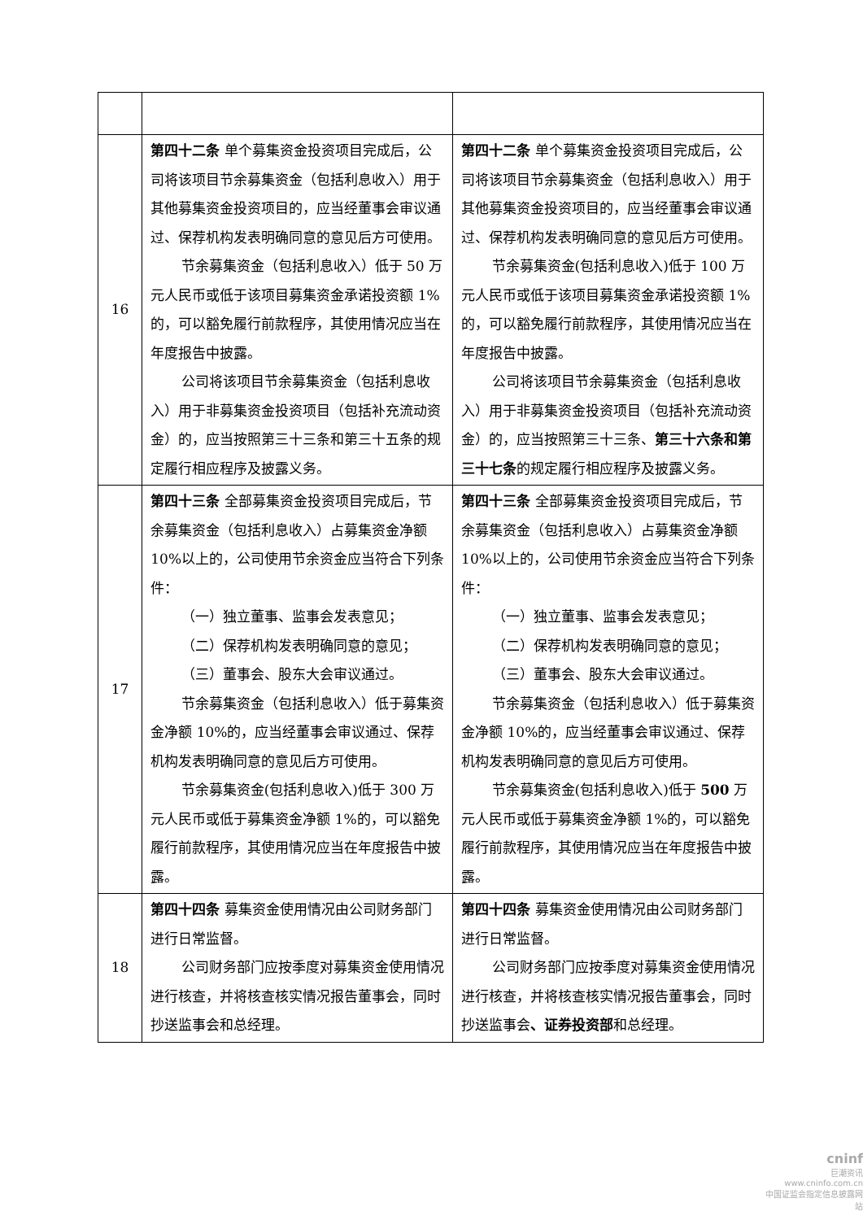| 16 | 第四十二条 单个募集资金投资项目完成后，公司将该项目节余募集资金（包括利息收入）用于其他募集资金投资项目的，应当经董事会审议通过、保荐机构发表明确同意的意见后方可使用。 节余募集资金（包括利息收入）低于 50 万元人民币或低于该项目募集资金承诺投资额 1%的，可以豁免履行前款程序，其使用情况应当在年度报告中披露。 公司将该项目节余募集资金（包括利息收入）用于非募集资金投资项目（包括补充流动资金）的，应当按照第三十三条和第三十五条的规定履行相应程序及披露义务。 | 第四十二条 单个募集资金投资项目完成后，公司将该项目节余募集资金（包括利息收入）用于其他募集资金投资项目的，应当经董事会审议通过、保荐机构发表明确同意的意见后方可使用。 节余募集资金(包括利息收入)低于 100 万元人民币或低于该项目募集资金承诺投资额 1%的，可以豁免履行前款程序，其使用情况应当在年度报告中披露。 公司将该项目节余募集资金（包括利息收入）用于非募集资金投资项目（包括补充流动资金）的，应当按照第三十三条、 第三十六条和第三十七条 的规定履行相应程序及披露义务。 |
| 17 | 第四十三条 全部募集资金投资项目完成后，节余募集资金（包括利息收入）占募集资金净额 10%以上的，公司使用节余资金应当符合下列条件： （一）独立董事、监事会发表意见； （二）保荐机构发表明确同意的意见； （三）董事会、股东大会审议通过。 节余募集资金（包括利息收入）低于募集资金净额 10%的，应当经董事会审议通过、保荐机构发表明确同意的意见后方可使用。 节余募集资金(包括利息收入)低于 300 万元人民币或低于募集资金净额 1%的，可以豁免履行前款程序，其使用情况应当在年度报告中披露。 | 第四十三条 全部募集资金投资项目完成后，节余募集资金（包括利息收入）占募集资金净额 10%以上的，公司使用节余资金应当符合下列条件： （一）独立董事、监事会发表意见； （二）保荐机构发表明确同意的意见； （三）董事会、股东大会审议通过。 节余募集资金（包括利息收入）低于募集资金净额 10%的，应当经董事会审议通过、保荐机构发表明确同意的意见后方可使用。 节余募集资金(包括利息收入)低于 500 万元人民币或低于募集资金净额 1%的，可以豁免履行前款程序，其使用情况应当在年度报告中披露。 |
| 18 | 第四十四条 募集资金使用情况由公司财务部门进行日常监督。 公司财务部门应按季度对募集资金使用情况进行核查，并将核查核实情况报告董事会，同时抄送监事会和总经理。 | 第四十四条 募集资金使用情况由公司财务部门进行日常监督。 公司财务部门应按季度对募集资金使用情况进行核查，并将核查核实情况报告董事会，同时抄送监事会 、证券投资部 和总经理。 |
cninf
巨潮资讯
www.cninfo.com.cn
中国证监会指定信息披露网站